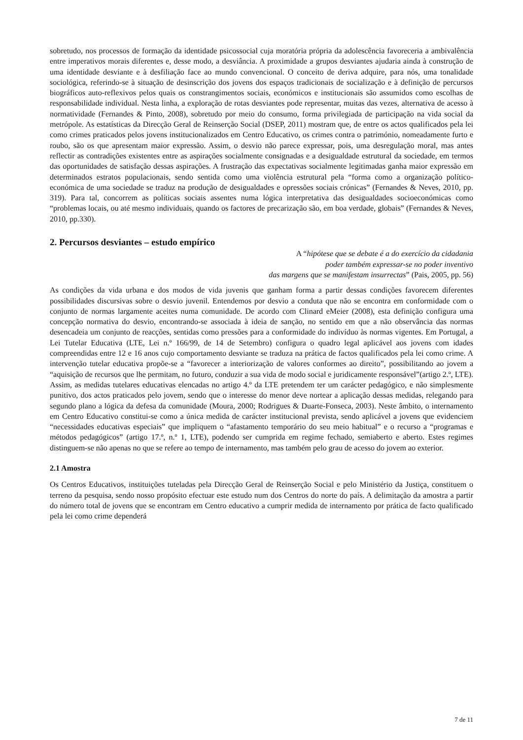sobretudo, nos processos de formação da identidade psicossocial cuja moratória própria da adolescência favoreceria a ambivalência entre imperativos morais diferentes e, desse modo, a desviância. A proximidade a grupos desviantes ajudaria ainda à construção de uma identidade desviante e à desfiliação face ao mundo convencional. O conceito de deriva adquire, para nós, uma tonalidade sociológica, referindo-se à situação de desinscrição dos jovens dos espaços tradicionais de socialização e à definição de percursos biográficos auto-reflexivos pelos quais os constrangimentos sociais, económicos e institucionais são assumidos como escolhas de responsabilidade individual. Nesta linha, a exploração de rotas desviantes pode representar, muitas das vezes, alternativa de acesso à normatividade (Fernandes & Pinto, 2008), sobretudo por meio do consumo, forma privilegiada de participação na vida social da metrópole. As estatísticas da Direcção Geral de Reinserção Social (DSEP, 2011) mostram que, de entre os actos qualificados pela lei como crimes praticados pelos jovens institucionalizados em Centro Educativo, os crimes contra o património, nomeadamente furto e roubo, são os que apresentam maior expressão. Assim, o desvio não parece expressar, pois, uma desregulação moral, mas antes reflectir as contradições existentes entre as aspirações socialmente consignadas e a desigualdade estrutural da sociedade, em termos das oportunidades de satisfação dessas aspirações. A frustração das expectativas socialmente legitimadas ganha maior expressão em determinados estratos populacionais, sendo sentida como uma violência estrutural pela “forma como a organização político-económica de uma sociedade se traduz na produção de desigualdades e opressões sociais crónicas” (Fernandes & Neves, 2010, pp. 319). Para tal, concorrem as políticas sociais assentes numa lógica interpretativa das desigualdades socioeconómicas como “problemas locais, ou até mesmo individuais, quando os factores de precarização são, em boa verdade, globais” (Fernandes & Neves, 2010, pp.330).
2. Percursos desviantes – estudo empírico
A “hipótese que se debate é a do exercício da cidadania
poder também expressar-se no poder inventivo
das margens que se manifestam insurrectas” (Pais, 2005, pp. 56)
As condições da vida urbana e dos modos de vida juvenis que ganham forma a partir dessas condições favorecem diferentes possibilidades discursivas sobre o desvio juvenil. Entendemos por desvio a conduta que não se encontra em conformidade com o conjunto de normas largamente aceites numa comunidade. De acordo com Clinard eMeier (2008), esta definição configura uma concepção normativa do desvio, encontrando-se associada à ideia de sanção, no sentido em que a não observância das normas desencadeia um conjunto de reacções, sentidas como pressões para a conformidade do indivíduo às normas vigentes. Em Portugal, a Lei Tutelar Educativa (LTE, Lei n.º 166/99, de 14 de Setembro) configura o quadro legal aplicável aos jovens com idades compreendidas entre 12 e 16 anos cujo comportamento desviante se traduza na prática de factos qualificados pela lei como crime. A intervenção tutelar educativa propõe-se a “favorecer a interiorização de valores conformes ao direito”, possibilitando ao jovem a “aquisição de recursos que lhe permitam, no futuro, conduzir a sua vida de modo social e juridicamente responsável”(artigo 2.º, LTE). Assim, as medidas tutelares educativas elencadas no artigo 4.º da LTE pretendem ter um carácter pedagógico, e não simplesmente punitivo, dos actos praticados pelo jovem, sendo que o interesse do menor deve nortear a aplicação dessas medidas, relegando para segundo plano a lógica da defesa da comunidade (Moura, 2000; Rodrigues & Duarte-Fonseca, 2003). Neste âmbito, o internamento em Centro Educativo constitui-se como a única medida de carácter institucional prevista, sendo aplicável a jovens que evidenciem “necessidades educativas especiais” que impliquem o “afastamento temporário do seu meio habitual” e o recurso a “programas e métodos pedagógicos” (artigo 17.º, n.º 1, LTE), podendo ser cumprida em regime fechado, semiaberto e aberto. Estes regimes distinguem-se não apenas no que se refere ao tempo de internamento, mas também pelo grau de acesso do jovem ao exterior.
2.1 Amostra
Os Centros Educativos, instituições tuteladas pela Direcção Geral de Reinserção Social e pelo Ministério da Justiça, constituem o terreno da pesquisa, sendo nosso propósito efectuar este estudo num dos Centros do norte do país. A delimitação da amostra a partir do número total de jovens que se encontram em Centro educativo a cumprir medida de internamento por prática de facto qualificado pela lei como crime dependerá
7 de 11